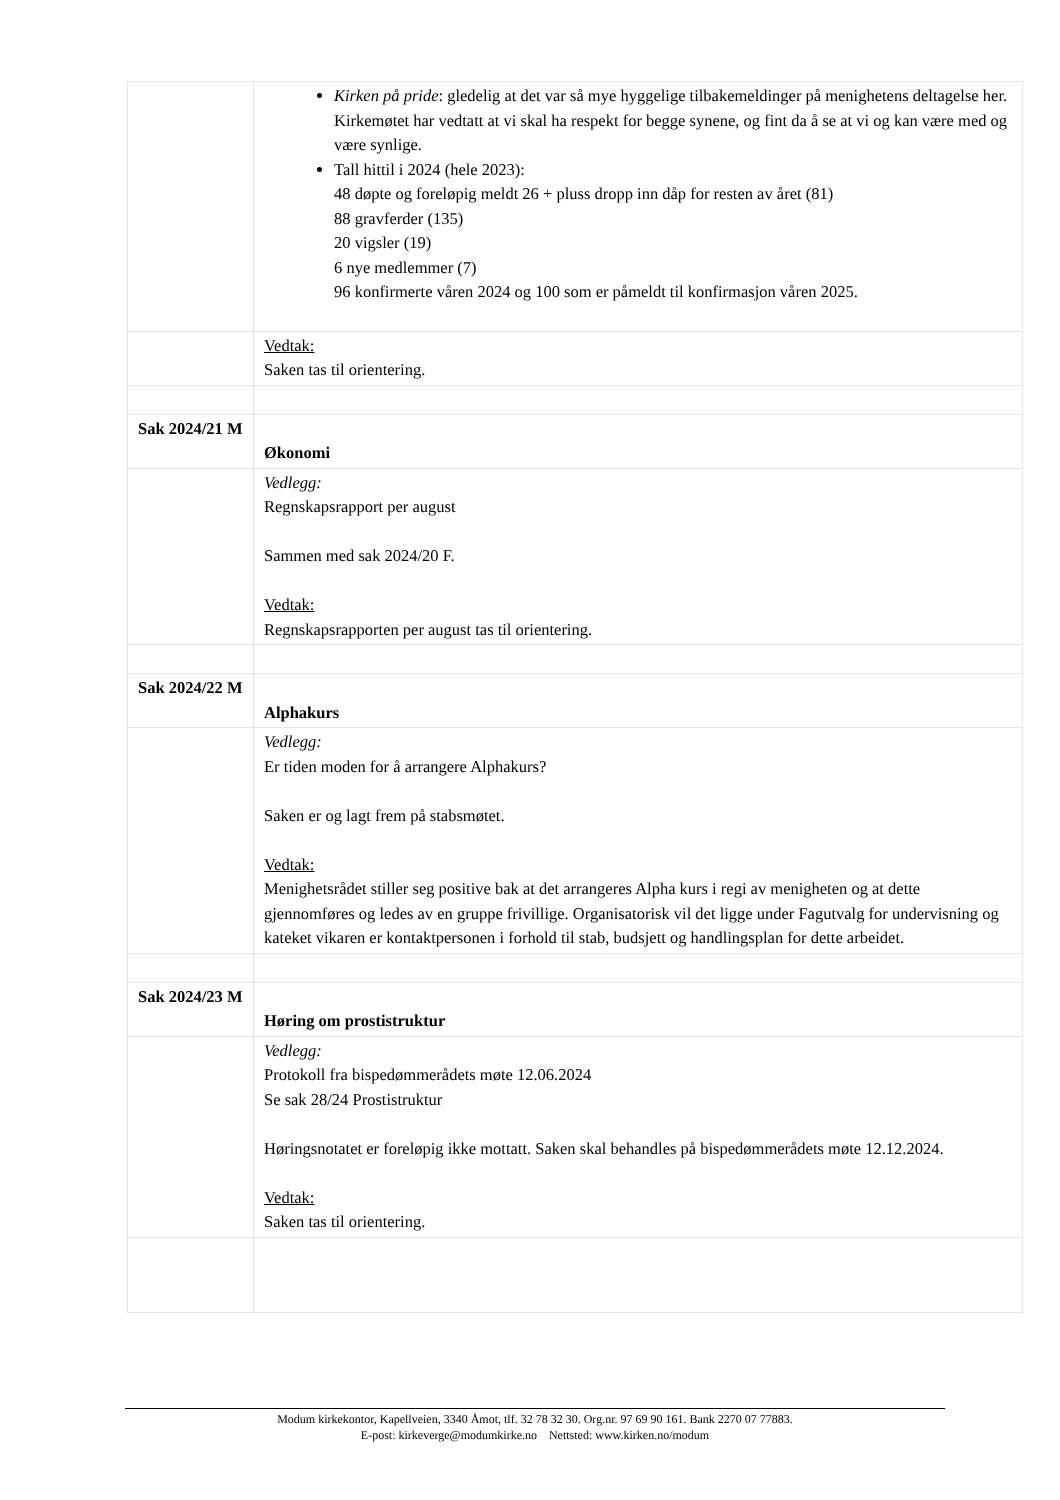| | Kirken på pride : gledelig at det var så mye hyggelige tilbakemeldinger på menighetens deltagelse her. Kirkemøtet har vedtatt at vi skal ha respekt for begge synene, og fint da å se at vi og kan være med og være synlige. Tall hittil i 2024 (hele 2023): 48 døpte og foreløpig meldt 26 + pluss dropp inn dåp for resten av året (81) 88 gravferder (135) 20 vigsler (19) 6 nye medlemmer (7) 96 konfirmerte våren 2024 og 100 som er påmeldt til konfirmasjon våren 2025. |
| | Vedtak: Saken tas til orientering. |
| Sak 2024/21 M | Økonomi |
| | Vedlegg: Regnskapsrapport per august Sammen med sak 2024/20 F. Vedtak: Regnskapsrapporten per august tas til orientering. |
| Sak 2024/22 M | Alphakurs |
| | Vedlegg: Er tiden moden for å arrangere Alphakurs? Saken er og lagt frem på stabsmøtet. Vedtak: Menighetsrådet stiller seg positive bak at det arrangeres Alpha kurs i regi av menigheten og at dette gjennomføres og ledes av en gruppe frivillige. Organisatorisk vil det ligge under Fagutvalg for undervisning og kateket vikaren er kontaktpersonen i forhold til stab, budsjett og handlingsplan for dette arbeidet. |
| Sak 2024/23 M | Høring om prostistruktur |
| | Vedlegg: Protokoll fra bispedømmerådets møte 12.06.2024 Se sak 28/24 Prostistruktur Høringsnotatet er foreløpig ikke mottatt. Saken skal behandles på bispedømmerådets møte 12.12.2024. Vedtak: Saken tas til orientering. |
Modum kirkekontor, Kapellveien, 3340 Åmot, tlf. 32 78 32 30. Org.nr. 97 69 90 161. Bank 2270 07 77883.
E-post: kirkeverge@modumkirke.no Nettsted: www.kirken.no/modum